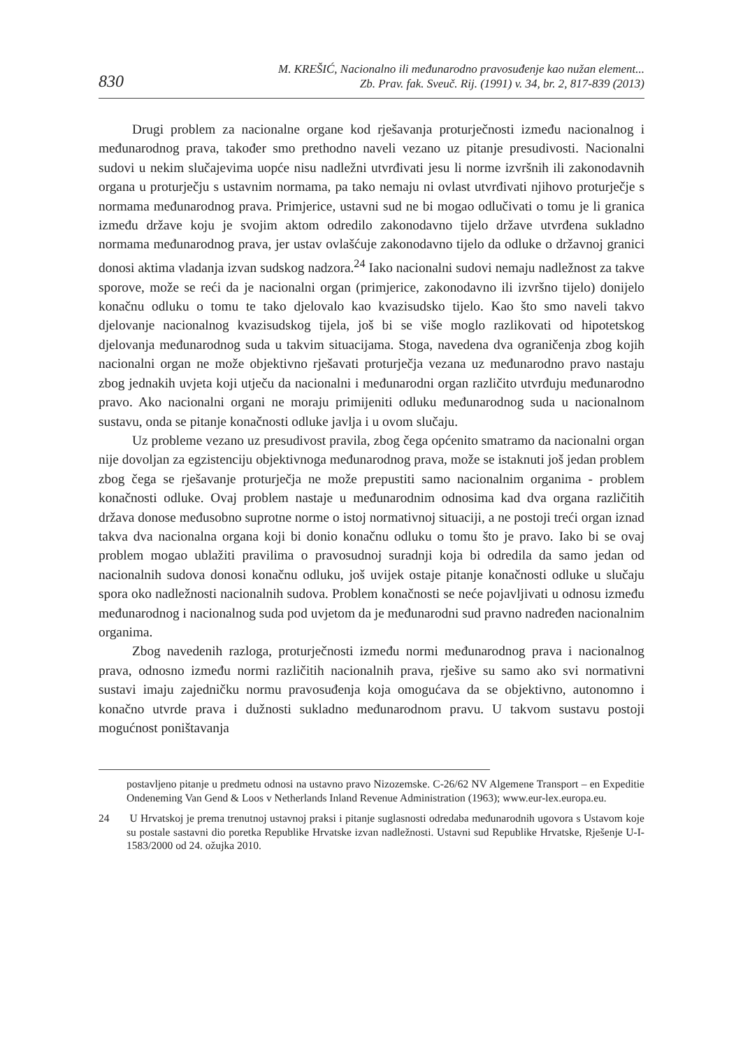830
M. KREŠIĆ, Nacionalno ili međunarodno pravosuđenje kao nužan element...
Zb. Prav. fak. Sveuč. Rij. (1991) v. 34, br. 2, 817-839 (2013)
Drugi problem za nacionalne organe kod rješavanja proturječnosti između nacionalnog i međunarodnog prava, također smo prethodno naveli vezano uz pitanje presudivosti. Nacionalni sudovi u nekim slučajevima uopće nisu nadležni utvrđivati jesu li norme izvršnih ili zakonodavnih organa u proturječju s ustavnim normama, pa tako nemaju ni ovlast utvrđivati njihovo proturječje s normama međunarodnog prava. Primjerice, ustavni sud ne bi mogao odlučivati o tomu je li granica između države koju je svojim aktom odredilo zakonodavno tijelo države utvrđena sukladno normama međunarodnog prava, jer ustav ovlašćuje zakonodavno tijelo da odluke o državnoj granici donosi aktima vladanja izvan sudskog nadzora.<sup>24</sup> Iako nacionalni sudovi nemaju nadležnost za takve sporove, može se reći da je nacionalni organ (primjerice, zakonodavno ili izvršno tijelo) donijelo konačnu odluku o tomu te tako djelovalo kao kvazisudsko tijelo. Kao što smo naveli takvo djelovanje nacionalnog kvazisudskog tijela, još bi se više moglo razlikovati od hipotetskog djelovanja međunarodnog suda u takvim situacijama. Stoga, navedena dva ograničenja zbog kojih nacionalni organ ne može objektivno rješavati proturječja vezana uz međunarodno pravo nastaju zbog jednakih uvjeta koji utječu da nacionalni i međunarodni organ različito utvrđuju međunarodno pravo. Ako nacionalni organi ne moraju primijeniti odluku međunarodnog suda u nacionalnom sustavu, onda se pitanje konačnosti odluke javlja i u ovom slučaju.
Uz probleme vezano uz presudivost pravila, zbog čega općenito smatramo da nacionalni organ nije dovoljan za egzistenciju objektivnoga međunarodnog prava, može se istaknuti još jedan problem zbog čega se rješavanje proturječja ne može prepustiti samo nacionalnim organima - problem konačnosti odluke. Ovaj problem nastaje u međunarodnim odnosima kad dva organa različitih država donose međusobno suprotne norme o istoj normativnoj situaciji, a ne postoji treći organ iznad takva dva nacionalna organa koji bi donio konačnu odluku o tomu što je pravo. Iako bi se ovaj problem mogao ublažiti pravilima o pravosudnoj suradnji koja bi odredila da samo jedan od nacionalnih sudova donosi konačnu odluku, još uvijek ostaje pitanje konačnosti odluke u slučaju spora oko nadležnosti nacionalnih sudova. Problem konačnosti se neće pojavljivati u odnosu između međunarodnog i nacionalnog suda pod uvjetom da je međunarodni sud pravno nadređen nacionalnim organima.
Zbog navedenih razloga, proturječnosti između normi međunarodnog prava i nacionalnog prava, odnosno između normi različitih nacionalnih prava, rješive su samo ako svi normativni sustavi imaju zajedničku normu pravosuđenja koja omogućava da se objektivno, autonomno i konačno utvrde prava i dužnosti sukladno međunarodnom pravu. U takvom sustavu postoji mogućnost poništavanja
postavljeno pitanje u predmetu odnosi na ustavno pravo Nizozemske. C-26/62 NV Algemene Transport – en Expeditie Ondeneming Van Gend & Loos v Netherlands Inland Revenue Administration (1963); www.eur-lex.europa.eu.
24 U Hrvatskoj je prema trenutnoj ustavnoj praksi i pitanje suglasnosti odredaba međunarodnih ugovora s Ustavom koje su postale sastavni dio poretka Republike Hrvatske izvan nadležnosti. Ustavni sud Republike Hrvatske, Rješenje U-I-1583/2000 od 24. ožujka 2010.